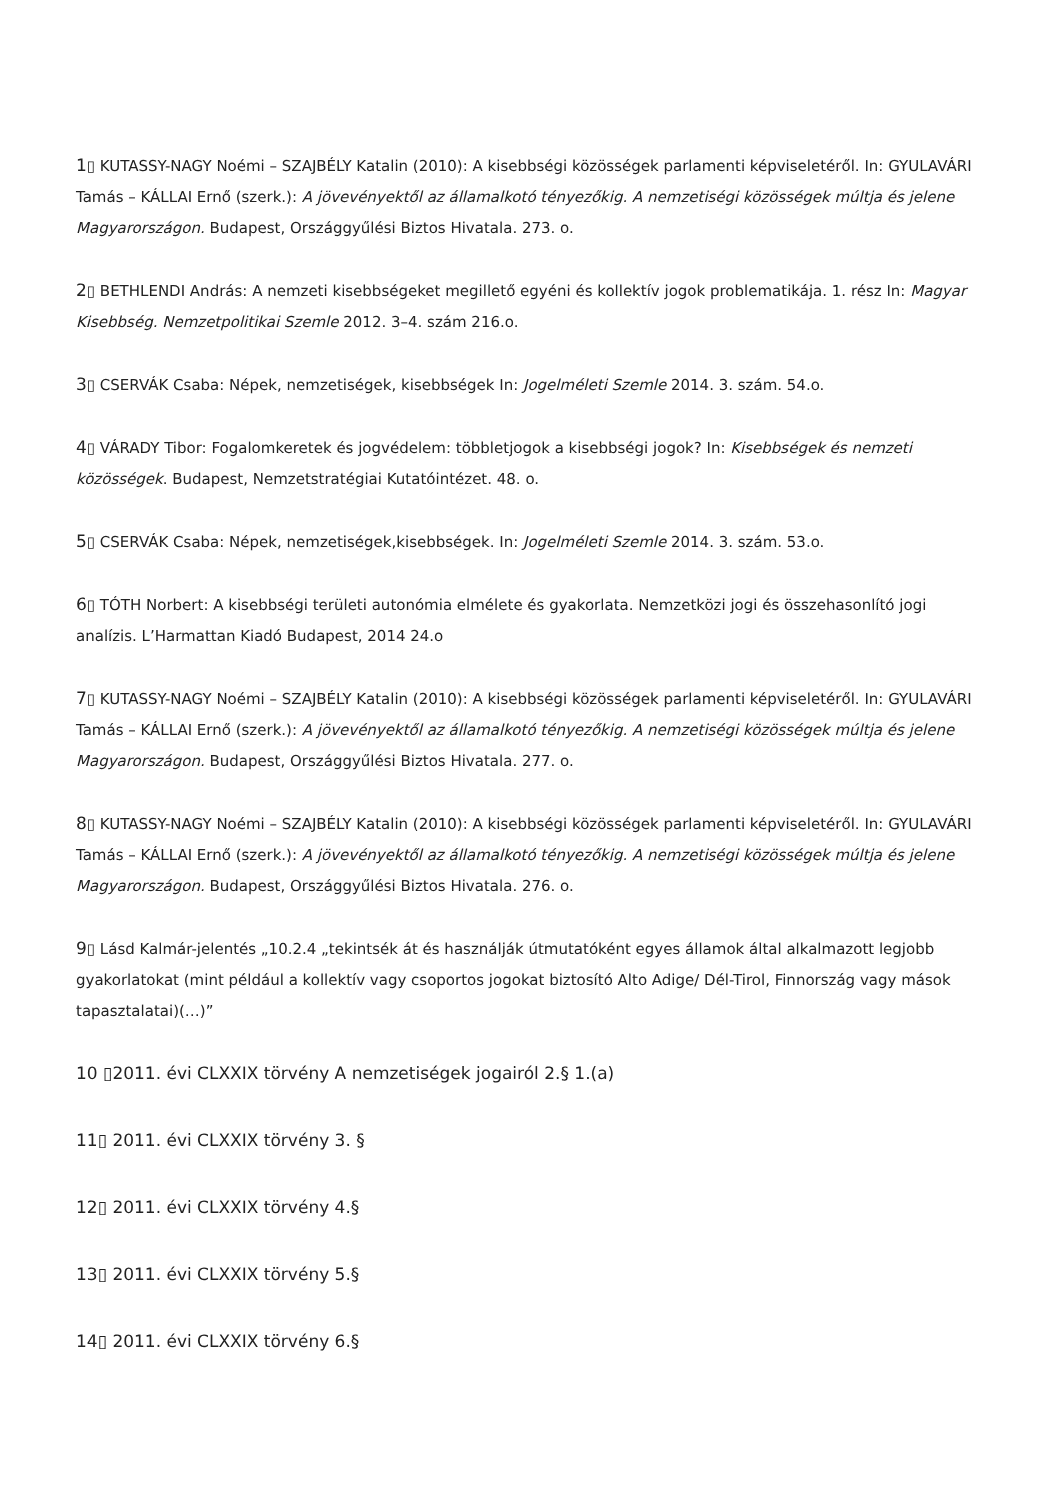1▯ KUTASSY-NAGY Noémi – SZAJBÉLY Katalin (2010): A kisebbségi közösségek parlamenti képviseletéről. In: GYULAVÁRI Tamás – KÁLLAI Ernő (szerk.): A jövevényektől az államalkotó tényezőkig. A nemzetiségi közösségek múltja és jelene Magyarországon. Budapest, Országgyűlési Biztos Hivatala. 273. o.
2▯ BETHLENDI András: A nemzeti kisebbségeket megillető egyéni és kollektív jogok problematikája. 1. rész In: Magyar Kisebbség. Nemzetpolitikai Szemle 2012. 3–4. szám 216.o.
3▯ CSERVÁK Csaba: Népek, nemzetiségek, kisebbségek In: Jogelméleti Szemle 2014. 3. szám. 54.o.
4▯ VÁRADY Tibor: Fogalomkeretek és jogvédelem: többletjogok a kisebbségi jogok? In: Kisebbségek és nemzeti közösségek. Budapest, Nemzetstratégiai Kutatóintézet. 48. o.
5▯ CSERVÁK Csaba: Népek, nemzetiségek,kisebbségek. In: Jogelméleti Szemle 2014. 3. szám. 53.o.
6▯ TÓTH Norbert: A kisebbségi területi autonómia elmélete és gyakorlata. Nemzetközi jogi és összehasonlító jogi analízis. L’Harmattan Kiadó Budapest, 2014 24.o
7▯ KUTASSY-NAGY Noémi – SZAJBÉLY Katalin (2010): A kisebbségi közösségek parlamenti képviseletéről. In: GYULAVÁRI Tamás – KÁLLAI Ernő (szerk.): A jövevényektől az államalkotó tényezőkig. A nemzetiségi közösségek múltja és jelene Magyarországon. Budapest, Országgyűlési Biztos Hivatala. 277. o.
8▯ KUTASSY-NAGY Noémi – SZAJBÉLY Katalin (2010): A kisebbségi közösségek parlamenti képviseletéről. In: GYULAVÁRI Tamás – KÁLLAI Ernő (szerk.): A jövevényektől az államalkotó tényezőkig. A nemzetiségi közösségek múltja és jelene Magyarországon. Budapest, Országgyűlési Biztos Hivatala. 276. o.
9▯ Lásd Kalmár-jelentés „10.2.4 „tekintsék át és használják útmutatóként egyes államok által alkalmazott legjobb gyakorlatokat (mint például a kollektív vagy csoportos jogokat biztosító Alto Adige/ Dél-Tirol, Finnország vagy mások tapasztalatai)(…)”
10 ▯2011. évi CLXXIX törvény A nemzetiségek jogairól 2.§ 1.(a)
11▯ 2011. évi CLXXIX törvény 3. §
12▯ 2011. évi CLXXIX törvény 4.§
13▯ 2011. évi CLXXIX törvény 5.§
14▯ 2011. évi CLXXIX törvény 6.§